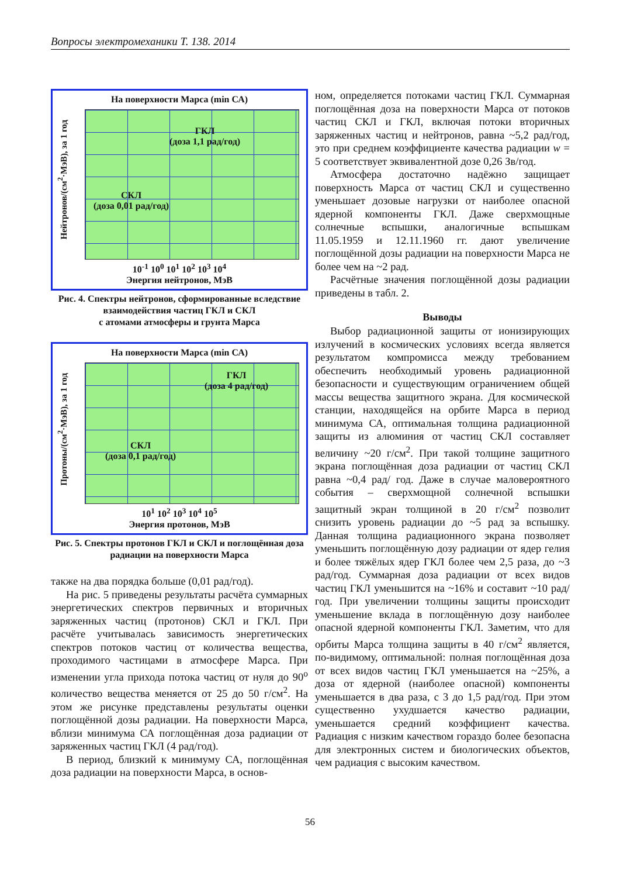Вопросы электромеханики Т. 138. 2014
На поверхности Марса (min СА)
Нейтронов/(см<sup>2</sup>·МэВ), за 1 год
ГКЛ
(доза 1,1 рад/год)
СКЛ
(доза 0,01 рад/год)
10<sup>-1</sup> 10<sup>0</sup> 10<sup>1</sup> 10<sup>2</sup> 10<sup>3</sup> 10<sup>4</sup>
Энергия нейтронов, МэВ
Рис. 4. Спектры нейтронов, сформированные вследствие взаимодействия частиц ГКЛ и СКЛ
с атомами атмосферы и грунта Марса
На поверхности Марса (min СА)
Протоны/(см<sup>2</sup>·МэВ), за 1 год
ГКЛ
(доза 4 рад/год)
СКЛ
(доза 0,1 рад/год)
10<sup>1</sup> 10<sup>2</sup> 10<sup>3</sup> 10<sup>4</sup> 10<sup>5</sup>
Энергия протонов, МэВ
Рис. 5. Спектры протонов ГКЛ и СКЛ и поглощённая доза радиации на поверхности Марса
также на два порядка больше (0,01 рад/год).
На рис. 5 приведены результаты расчёта суммарных энергетических спектров первичных и вторичных заряженных частиц (протонов) СКЛ и ГКЛ. При расчёте учитывалась зависимость энергетических спектров потоков частиц от количества вещества, проходимого частицами в атмосфере Марса. При изменении угла прихода потока частиц от нуля до 90<sup>o</sup> количество вещества меняется от 25 до 50 г/см<sup>2</sup>. На этом же рисунке представлены результаты оценки поглощённой дозы радиации. На поверхности Марса, вблизи минимума СА поглощённая доза радиации от заряженных частиц ГКЛ (4 рад/год).
В период, близкий к минимуму СА, поглощённая доза радиации на поверхности Марса, в основ-
ном, определяется потоками частиц ГКЛ. Суммарная поглощённая доза на поверхности Марса от потоков частиц СКЛ и ГКЛ, включая потоки вторичных заряженных частиц и нейтронов, равна ~5,2 рад/год, это при среднем коэффициенте качества радиации w = 5 соответствует эквивалентной дозе 0,26 Зв/год.
Атмосфера достаточно надёжно защищает поверхность Марса от частиц СКЛ и существенно уменьшает дозовые нагрузки от наиболее опасной ядерной компоненты ГКЛ. Даже сверхмощные солнечные вспышки, аналогичные вспышкам 11.05.1959 и 12.11.1960 гг. дают увеличение поглощённой дозы радиации на поверхности Марса не более чем на ~2 рад.
Расчётные значения поглощённой дозы радиации приведены в табл. 2.
Выводы
Выбор радиационной защиты от ионизирующих излучений в космических условиях всегда является результатом компромисса между требованием обеспечить необходимый уровень радиационной безопасности и существующим ограничением общей массы вещества защитного экрана. Для космической станции, находящейся на орбите Марса в период минимума СА, оптимальная толщина радиационной защиты из алюминия от частиц СКЛ составляет величину ~20 г/см<sup>2</sup>. При такой толщине защитного экрана поглощённая доза радиации от частиц СКЛ равна ~0,4 рад/ год. Даже в случае маловероятного события – сверхмощной солнечной вспышки защитный экран толщиной в 20 г/см<sup>2</sup> позволит снизить уровень радиации до ~5 рад за вспышку. Данная толщина радиационного экрана позволяет уменьшить поглощённую дозу радиации от ядер гелия и более тяжёлых ядер ГКЛ более чем 2,5 раза, до ~3 рад/год. Суммарная доза радиации от всех видов частиц ГКЛ уменьшится на ~16% и составит ~10 рад/год. При увеличении толщины защиты происходит уменьшение вклада в поглощённую дозу наиболее опасной ядерной компоненты ГКЛ. Заметим, что для орбиты Марса толщина защиты в 40 г/см<sup>2</sup> является, по-видимому, оптимальной: полная поглощённая доза от всех видов частиц ГКЛ уменьшается на ~25%, а доза от ядерной (наиболее опасной) компоненты уменьшается в два раза, с 3 до 1,5 рад/год. При этом существенно ухудшается качество радиации, уменьшается средний коэффициент качества. Радиация с низким качеством гораздо более безопасна для электронных систем и биологических объектов, чем радиация с высоким качеством.
56